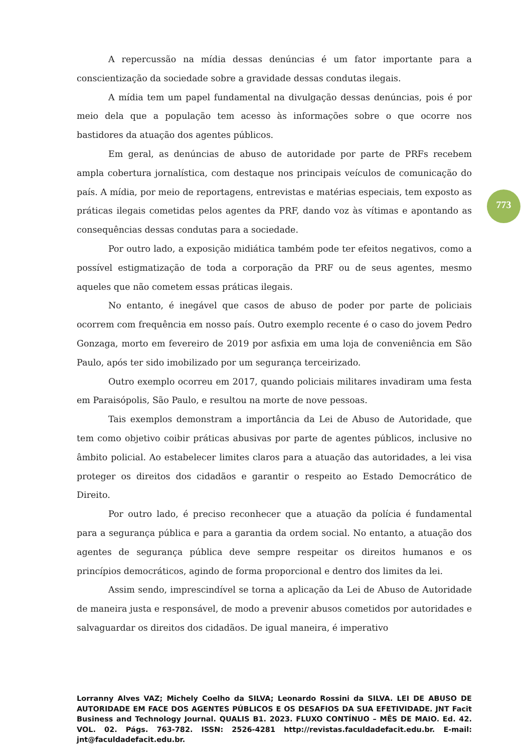A repercussão na mídia dessas denúncias é um fator importante para a conscientização da sociedade sobre a gravidade dessas condutas ilegais.
A mídia tem um papel fundamental na divulgação dessas denúncias, pois é por meio dela que a população tem acesso às informações sobre o que ocorre nos bastidores da atuação dos agentes públicos.
Em geral, as denúncias de abuso de autoridade por parte de PRFs recebem ampla cobertura jornalística, com destaque nos principais veículos de comunicação do país. A mídia, por meio de reportagens, entrevistas e matérias especiais, tem exposto as práticas ilegais cometidas pelos agentes da PRF, dando voz às vítimas e apontando as consequências dessas condutas para a sociedade.
Por outro lado, a exposição midiática também pode ter efeitos negativos, como a possível estigmatização de toda a corporação da PRF ou de seus agentes, mesmo aqueles que não cometem essas práticas ilegais.
No entanto, é inegável que casos de abuso de poder por parte de policiais ocorrem com frequência em nosso país. Outro exemplo recente é o caso do jovem Pedro Gonzaga, morto em fevereiro de 2019 por asfixia em uma loja de conveniência em São Paulo, após ter sido imobilizado por um segurança terceirizado.
Outro exemplo ocorreu em 2017, quando policiais militares invadiram uma festa em Paraisópolis, São Paulo, e resultou na morte de nove pessoas.
Tais exemplos demonstram a importância da Lei de Abuso de Autoridade, que tem como objetivo coibir práticas abusivas por parte de agentes públicos, inclusive no âmbito policial. Ao estabelecer limites claros para a atuação das autoridades, a lei visa proteger os direitos dos cidadãos e garantir o respeito ao Estado Democrático de Direito.
Por outro lado, é preciso reconhecer que a atuação da polícia é fundamental para a segurança pública e para a garantia da ordem social. No entanto, a atuação dos agentes de segurança pública deve sempre respeitar os direitos humanos e os princípios democráticos, agindo de forma proporcional e dentro dos limites da lei.
Assim sendo, imprescindível se torna a aplicação da Lei de Abuso de Autoridade de maneira justa e responsável, de modo a prevenir abusos cometidos por autoridades e salvaguardar os direitos dos cidadãos. De igual maneira, é imperativo
773
Lorranny Alves VAZ; Michely Coelho da SILVA; Leonardo Rossini da SILVA. LEI DE ABUSO DE AUTORIDADE EM FACE DOS AGENTES PÚBLICOS E OS DESAFIOS DA SUA EFETIVIDADE. JNT Facit Business and Technology Journal. QUALIS B1. 2023. FLUXO CONTÍNUO – MÊS DE MAIO. Ed. 42. VOL. 02. Págs. 763-782. ISSN: 2526-4281 http://revistas.faculdadefacit.edu.br. E-mail: jnt@faculdadefacit.edu.br.